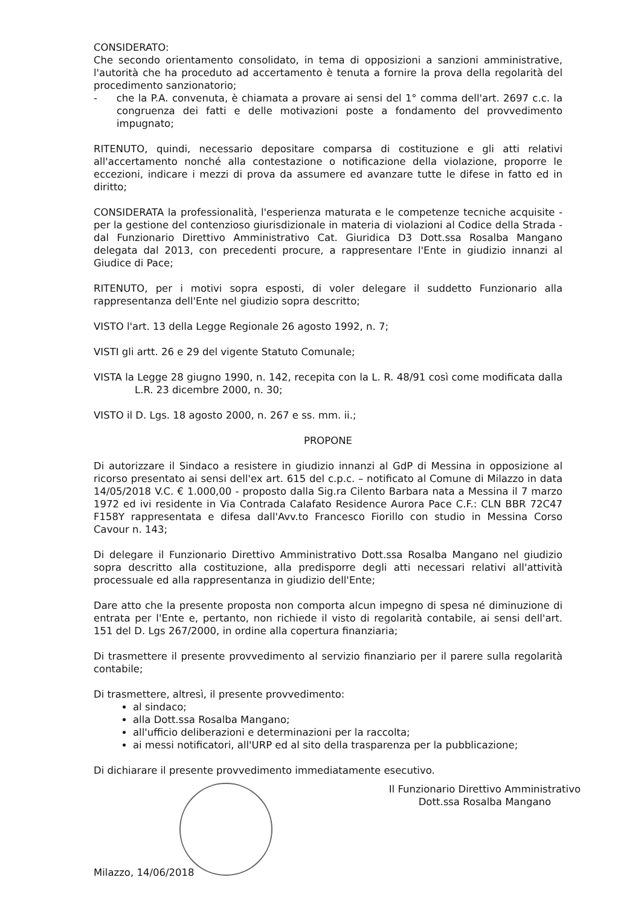CONSIDERATO:
Che secondo orientamento consolidato, in tema di opposizioni a sanzioni amministrative, l'autorità che ha proceduto ad accertamento è tenuta a fornire la prova della regolarità del procedimento sanzionatorio;
- che la P.A. convenuta, è chiamata a provare ai sensi del 1° comma dell'art. 2697 c.c. la congruenza dei fatti e delle motivazioni poste a fondamento del provvedimento impugnato;
RITENUTO, quindi, necessario depositare comparsa di costituzione e gli atti relativi all'accertamento nonché alla contestazione o notificazione della violazione, proporre le eccezioni, indicare i mezzi di prova da assumere ed avanzare tutte le difese in fatto ed in diritto;
CONSIDERATA la professionalità, l'esperienza maturata e le competenze tecniche acquisite - per la gestione del contenzioso giurisdizionale in materia di violazioni al Codice della Strada - dal Funzionario Direttivo Amministrativo Cat. Giuridica D3 Dott.ssa Rosalba Mangano delegata dal 2013, con precedenti procure, a rappresentare l'Ente in giudizio innanzi al Giudice di Pace;
RITENUTO, per i motivi sopra esposti, di voler delegare il suddetto Funzionario alla rappresentanza dell'Ente nel giudizio sopra descritto;
VISTO l'art. 13 della Legge Regionale 26 agosto 1992, n. 7;
VISTI gli artt. 26 e 29 del vigente Statuto Comunale;
VISTA la Legge 28 giugno 1990, n. 142, recepita con la L. R. 48/91 così come modificata dalla L.R. 23 dicembre 2000, n. 30;
VISTO il D. Lgs. 18 agosto 2000, n. 267 e ss. mm. ii.;
PROPONE
Di autorizzare il Sindaco a resistere in giudizio innanzi al GdP di Messina in opposizione al ricorso presentato ai sensi dell'ex art. 615 del c.p.c. – notificato al Comune di Milazzo in data 14/05/2018 V.C. € 1.000,00 - proposto dalla Sig.ra Cilento Barbara nata a Messina il 7 marzo 1972 ed ivi residente in Via Contrada Calafato Residence Aurora Pace C.F.: CLN BBR 72C47 F158Y rappresentata e difesa dall'Avv.to Francesco Fiorillo con studio in Messina Corso Cavour n. 143;
Di delegare il Funzionario Direttivo Amministrativo Dott.ssa Rosalba Mangano nel giudizio sopra descritto alla costituzione, alla predisporre degli atti necessari relativi all'attività processuale ed alla rappresentanza in giudizio dell'Ente;
Dare atto che la presente proposta non comporta alcun impegno di spesa né diminuzione di entrata per l'Ente e, pertanto, non richiede il visto di regolarità contabile, ai sensi dell'art. 151 del D. Lgs 267/2000, in ordine alla copertura finanziaria;
Di trasmettere il presente provvedimento al servizio finanziario per il parere sulla regolarità contabile;
Di trasmettere, altresì, il presente provvedimento:
al sindaco;
alla Dott.ssa Rosalba Mangano;
all'ufficio deliberazioni e determinazioni per la raccolta;
ai messi notificatori, all'URP ed al sito della trasparenza per la pubblicazione;
Di dichiarare il presente provvedimento immediatamente esecutivo.
Milazzo, 14/06/2018 Il Funzionario Direttivo Amministrativo
Dott.ssa Rosalba Mangano